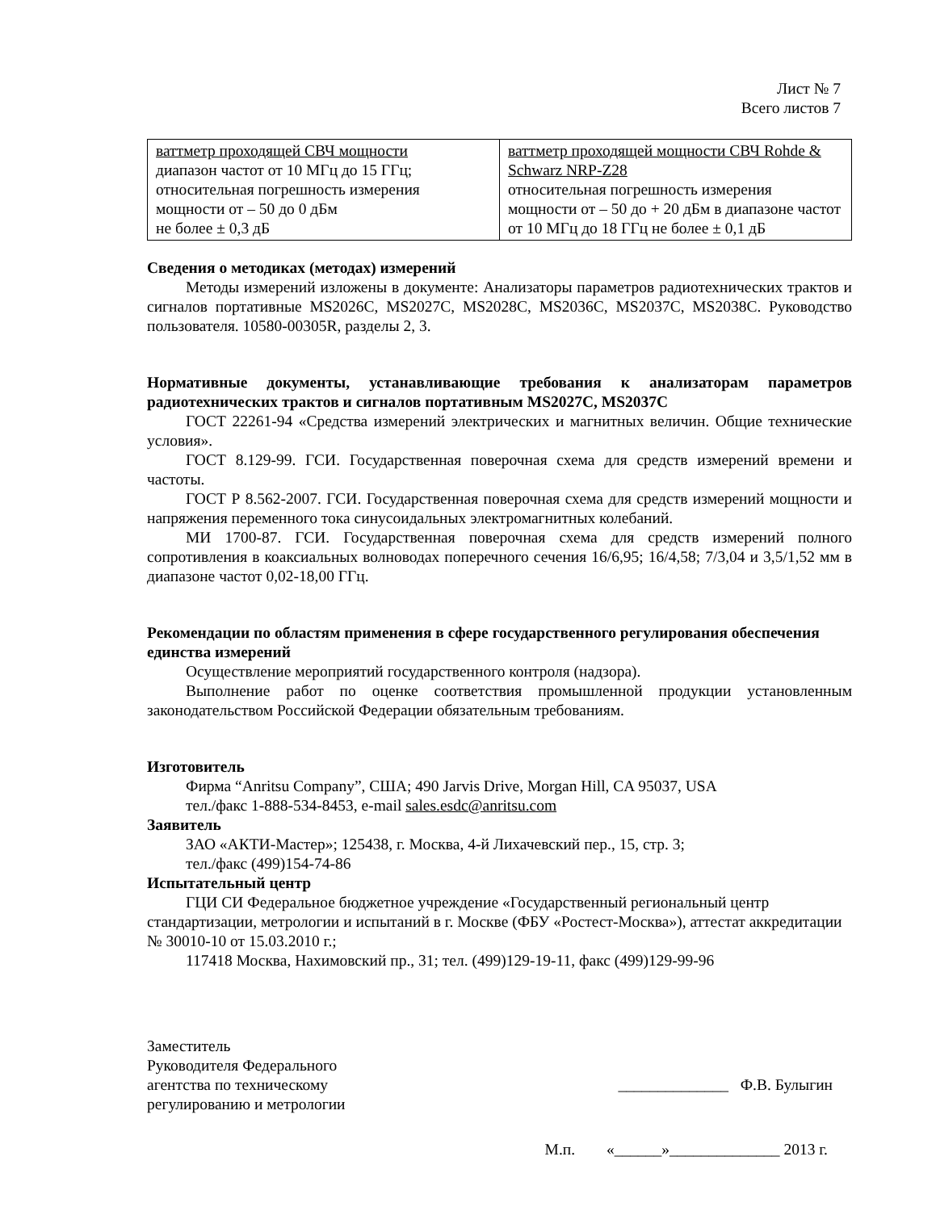Лист № 7
Всего листов 7
| ваттметр проходящей СВЧ мощности диапазон частот от 10 МГц до 15 ГГц; относительная погрешность измерения мощности от – 50 до 0 дБм не более ± 0,3 дБ | ваттметр проходящей мощности СВЧ Rohde & Schwarz NRP-Z28 относительная погрешность измерения мощности от – 50 до + 20 дБм в диапазоне частот от 10 МГц до 18 ГГц не более ± 0,1 дБ |
Сведения о методиках (методах) измерений
Методы измерений изложены в документе: Анализаторы параметров радиотехнических трактов и сигналов портативные MS2026C, MS2027C, MS2028C, MS2036C, MS2037C, MS2038C. Руководство пользователя. 10580-00305R, разделы 2, 3.
Нормативные документы, устанавливающие требования к анализаторам параметров радиотехнических трактов и сигналов портативным MS2027C, MS2037C
ГОСТ 22261-94 «Средства измерений электрических и магнитных величин. Общие технические условия».
ГОСТ 8.129-99. ГСИ. Государственная поверочная схема для средств измерений времени и частоты.
ГОСТ Р 8.562-2007. ГСИ. Государственная поверочная схема для средств измерений мощности и напряжения переменного тока синусоидальных электромагнитных колебаний.
МИ 1700-87. ГСИ. Государственная поверочная схема для средств измерений полного сопротивления в коаксиальных волноводах поперечного сечения 16/6,95; 16/4,58; 7/3,04 и 3,5/1,52 мм в диапазоне частот 0,02-18,00 ГГц.
Рекомендации по областям применения в сфере государственного регулирования обеспечения единства измерений
Осуществление мероприятий государственного контроля (надзора).
Выполнение работ по оценке соответствия промышленной продукции установленным законодательством Российской Федерации обязательным требованиям.
Изготовитель
Фирма “Anritsu Company”, США; 490 Jarvis Drive, Morgan Hill, CA 95037, USA
тел./факс 1-888-534-8453, e-mail sales.esdc@anritsu.com
Заявитель
ЗАО «АКТИ-Мастер»; 125438, г. Москва, 4-й Лихачевский пер., 15, стр. 3;
тел./факс (499)154-74-86
Испытательный центр
ГЦИ СИ Федеральное бюджетное учреждение «Государственный региональный центр стандартизации, метрологии и испытаний в г. Москве (ФБУ «Ростест-Москва»), аттестат аккредитации № 30010-10 от 15.03.2010 г.;
117418 Москва, Нахимовский пр., 31; тел. (499)129-19-11, факс (499)129-99-96
Заместитель
Руководителя Федерального
агентства по техническому
регулированию и метрологии
______________ Ф.В. Булыгин
М.п. «______»______________ 2013 г.